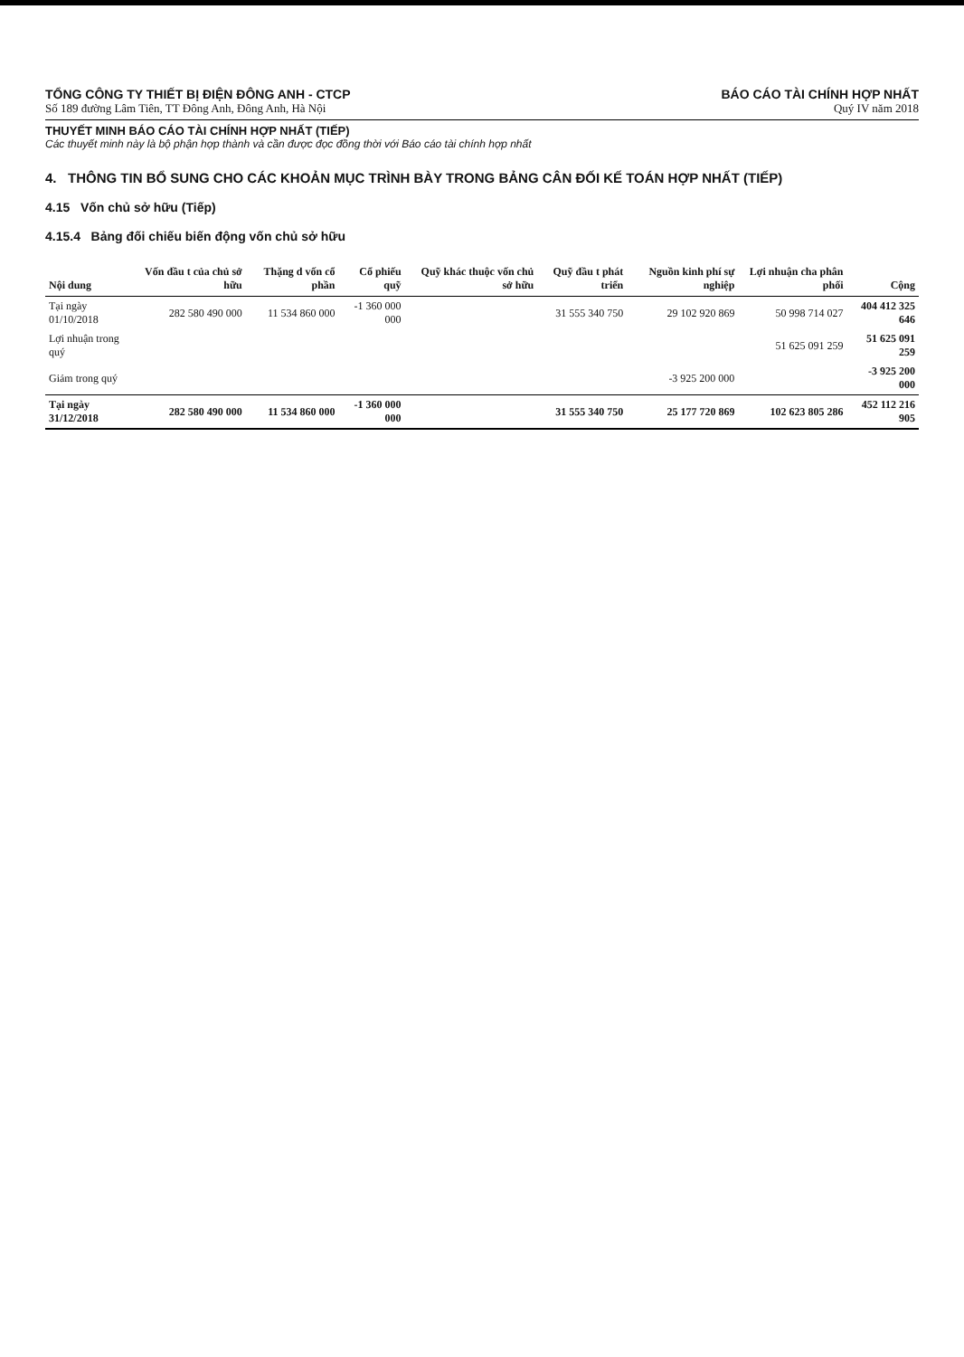TỔNG CÔNG TY THIẾT BỊ ĐIỆN ĐÔNG ANH - CTCP
Số 189 đường Lâm Tiên, TT Đông Anh, Đông Anh, Hà Nội
BÁO CÁO TÀI CHÍNH HỢP NHẤT
Quý IV năm 2018
THUYẾT MINH BÁO CÁO TÀI CHÍNH HỢP NHẤT (TIẾP)
Các thuyết minh này là bộ phận hợp thành và cần được đọc đồng thời với Báo cáo tài chính hợp nhất
4. THÔNG TIN BỔ SUNG CHO CÁC KHOẢN MỤC TRÌNH BÀY TRONG BẢNG CÂN ĐỐI KẾ TOÁN HỢP NHẤT (TIẾP)
4.15 Vốn chủ sở hữu (Tiếp)
4.15.4 Bảng đối chiếu biến động vốn chủ sở hữu
| Nội dung | Vốn đầu t của chủ sở hữu | Thặng d vốn cổ phần | Cổ phiếu quỹ | Quỹ khác thuộc vốn chủ sở hữu | Quỹ đầu t phát triển | Nguồn kinh phí sự nghiệp | Lợi nhuận cha phân phối | Cộng |
| --- | --- | --- | --- | --- | --- | --- | --- | --- |
| Tại ngày 01/10/2018 | 282 580 490 000 | 11 534 860 000 | -1 360 000 000 | | 31 555 340 750 | 29 102 920 869 | 50 998 714 027 | 404 412 325 646 |
| Lợi nhuận trong quý | | | | | | | 51 625 091 259 | 51 625 091 259 |
| Giảm trong quý | | | | | | -3 925 200 000 | | -3 925 200 000 |
| Tại ngày 31/12/2018 | 282 580 490 000 | 11 534 860 000 | -1 360 000 000 | | 31 555 340 750 | 25 177 720 869 | 102 623 805 286 | 452 112 216 905 |